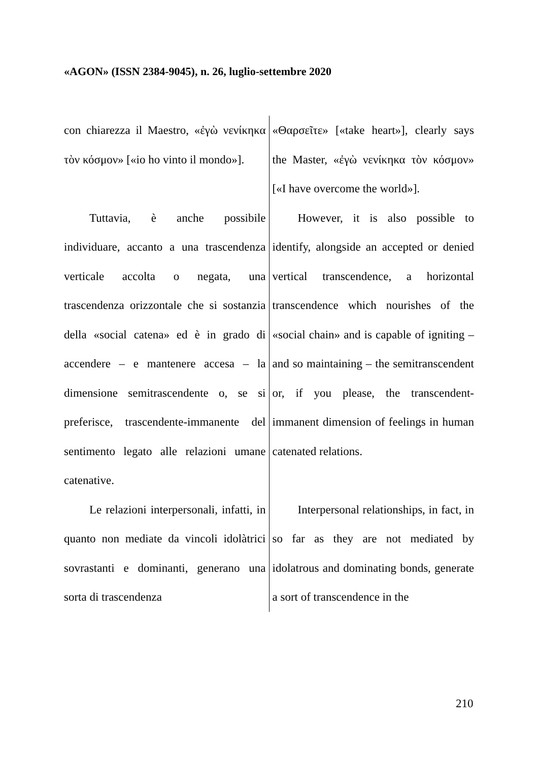«AGON» (ISSN 2384-9045), n. 26, luglio-settembre 2020
| con chiarezza il Maestro, «ἐγὼ νενίκηκα τὸν κόσμον» [«io ho vinto il mondo»]. | «Θαρσεῖτε» [«take heart»], clearly says the Master, «ἐγὼ νενίκηκα τὸν κόσμον» [«I have overcome the world»]. |
| Tuttavia, è anche possibile individuare, accanto a una trascendenza verticale accolta o negata, una trascendenza orizzontale che si sostanzia della «social catena» ed è in grado di accendere – e mantenere accesa – la dimensione semitrascendente o, se si preferisce, trascendente-immanente del sentimento legato alle relazioni umane catenative. | However, it is also possible to identify, alongside an accepted or denied vertical transcendence, a horizontal transcendence which nourishes of the «social chain» and is capable of igniting – and so maintaining – the semitranscendent or, if you please, the transcendent-immanent dimension of feelings in human catenated relations. |
| Le relazioni interpersonali, infatti, in quanto non mediate da vincoli idolàtrici sovrastanti e dominanti, generano una sorta di trascendenza | Interpersonal relationships, in fact, in so far as they are not mediated by idolatrous and dominating bonds, generate a sort of transcendence in the |
210